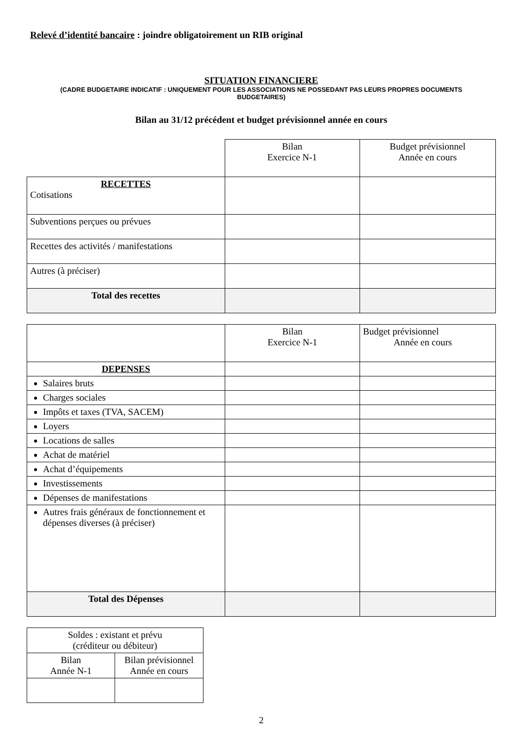Relevé d’identité bancaire : joindre obligatoirement un RIB original
SITUATION FINANCIERE
(CADRE BUDGETAIRE INDICATIF : UNIQUEMENT POUR LES ASSOCIATIONS NE POSSEDANT PAS LEURS PROPRES DOCUMENTS BUDGETAIRES)
Bilan au 31/12 précédent et budget prévisionnel année en cours
| | Bilan Exercice N-1 | Budget prévisionnel Année en cours |
| RECETTES Cotisations | | |
| Subventions perçues ou prévues | | |
| Recettes des activités / manifestations | | |
| Autres (à préciser) | | |
| Total des recettes | | |
| | Bilan Exercice N-1 | Budget prévisionnel Année en cours |
| DEPENSES | | |
| Salaires bruts | | |
| Charges sociales | | |
| Impôts et taxes (TVA, SACEM) | | |
| Loyers | | |
| Locations de salles | | |
| Achat de matériel | | |
| Achat d’équipements | | |
| Investissements | | |
| Dépenses de manifestations | | |
| Autres frais généraux de fonctionnement et dépenses diverses (à préciser) | | |
| Total des Dépenses | | |
| Soldes : existant et prévu (créditeur ou débiteur) | |
| Bilan Année N-1 | Bilan prévisionnel Année en cours |
2